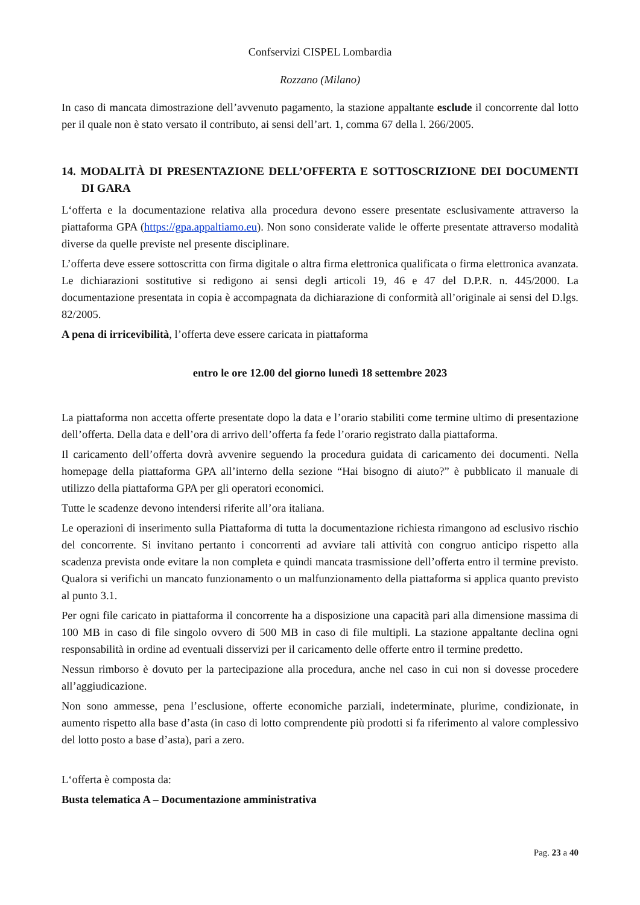Confservizi CISPEL Lombardia
Rozzano (Milano)
In caso di mancata dimostrazione dell’avvenuto pagamento, la stazione appaltante esclude il concorrente dal lotto per il quale non è stato versato il contributo, ai sensi dell’art. 1, comma 67 della l. 266/2005.
14. MODALITÀ DI PRESENTAZIONE DELL’OFFERTA E SOTTOSCRIZIONE DEI DOCUMENTI DI GARA
L‘offerta e la documentazione relativa alla procedura devono essere presentate esclusivamente attraverso la piattaforma GPA (https://gpa.appaltiamo.eu). Non sono considerate valide le offerte presentate attraverso modalità diverse da quelle previste nel presente disciplinare.
L’offerta deve essere sottoscritta con firma digitale o altra firma elettronica qualificata o firma elettronica avanzata. Le dichiarazioni sostitutive si redigono ai sensi degli articoli 19, 46 e 47 del D.P.R. n. 445/2000. La documentazione presentata in copia è accompagnata da dichiarazione di conformità all’originale ai sensi del D.lgs. 82/2005.
A pena di irricevibilità, l’offerta deve essere caricata in piattaforma
entro le ore 12.00 del giorno lunedì 18 settembre 2023
La piattaforma non accetta offerte presentate dopo la data e l’orario stabiliti come termine ultimo di presentazione dell’offerta. Della data e dell’ora di arrivo dell’offerta fa fede l’orario registrato dalla piattaforma.
Il caricamento dell’offerta dovrà avvenire seguendo la procedura guidata di caricamento dei documenti. Nella homepage della piattaforma GPA all’interno della sezione “Hai bisogno di aiuto?” è pubblicato il manuale di utilizzo della piattaforma GPA per gli operatori economici.
Tutte le scadenze devono intendersi riferite all’ora italiana.
Le operazioni di inserimento sulla Piattaforma di tutta la documentazione richiesta rimangono ad esclusivo rischio del concorrente. Si invitano pertanto i concorrenti ad avviare tali attività con congruo anticipo rispetto alla scadenza prevista onde evitare la non completa e quindi mancata trasmissione dell’offerta entro il termine previsto. Qualora si verifichi un mancato funzionamento o un malfunzionamento della piattaforma si applica quanto previsto al punto 3.1.
Per ogni file caricato in piattaforma il concorrente ha a disposizione una capacità pari alla dimensione massima di 100 MB in caso di file singolo ovvero di 500 MB in caso di file multipli. La stazione appaltante declina ogni responsabilità in ordine ad eventuali disservizi per il caricamento delle offerte entro il termine predetto.
Nessun rimborso è dovuto per la partecipazione alla procedura, anche nel caso in cui non si dovesse procedere all’aggiudicazione.
Non sono ammesse, pena l’esclusione, offerte economiche parziali, indeterminate, plurime, condizionate, in aumento rispetto alla base d’asta (in caso di lotto comprendente più prodotti si fa riferimento al valore complessivo del lotto posto a base d’asta), pari a zero.
L‘offerta è composta da:
Busta telematica A – Documentazione amministrativa
Pag. 23 a 40